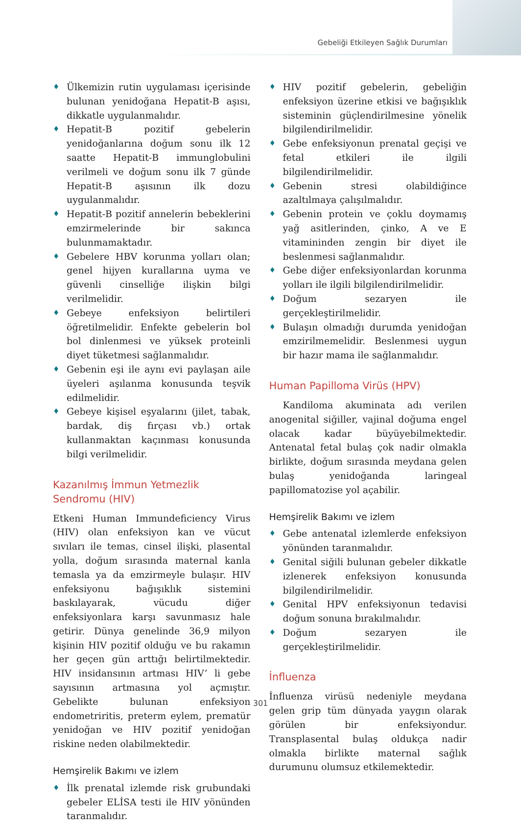Gebeliği Etkileyen Sağlık Durumları
♦ Ülkemizin rutin uygulaması içerisinde bulunan yenidoğana Hepatit-B aşısı, dikkatle uygulanmalıdır.
♦ Hepatit-B pozitif gebelerin yenidoğanlarına doğum sonu ilk 12 saatte Hepatit-B immunglobulini verilmeli ve doğum sonu ilk 7 günde Hepatit-B aşısının ilk dozu uygulanmalıdır.
♦ Hepatit-B pozitif annelerin bebeklerini emzirmelerinde bir sakınca bulunmamaktadır.
♦ Gebelere HBV korunma yolları olan; genel hijyen kurallarına uyma ve güvenli cinselliğe ilişkin bilgi verilmelidir.
♦ Gebeye enfeksiyon belirtileri öğretilmelidir. Enfekte gebelerin bol bol dinlenmesi ve yüksek proteinli diyet tüketmesi sağlanmalıdır.
♦ Gebenin eşi ile aynı evi paylaşan aile üyeleri aşılanma konusunda teşvik edilmelidir.
♦ Gebeye kişisel eşyalarını (jilet, tabak, bardak, diş fırçası vb.) ortak kullanmaktan kaçınması konusunda bilgi verilmelidir.
Kazanılmış İmmun Yetmezlik
Sendromu (HIV)
Etkeni Human Immundeficiency Virus (HIV) olan enfeksiyon kan ve vücut sıvıları ile temas, cinsel ilişki, plasental yolla, doğum sırasında maternal kanla temasla ya da emzirmeyle bulaşır. HIV enfeksiyonu bağışıklık sistemini baskılayarak, vücudu diğer enfeksiyonlara karşı savunmasız hale getirir. Dünya genelinde 36,9 milyon kişinin HIV pozitif olduğu ve bu rakamın her geçen gün arttığı belirtilmektedir. HIV insidansının artması HIV’ li gebe sayısının artmasına yol açmıştır. Gebelikte bulunan enfeksiyon endometriritis, preterm eylem, prematür yenidoğan ve HIV pozitif yenidoğan riskine neden olabilmektedir.
Hemşirelik Bakımı ve izlem
♦ İlk prenatal izlemde risk grubundaki gebeler ELİSA testi ile HIV yönünden taranmalıdır.
♦ HIV pozitif gebelerin, gebeliğin enfeksiyon üzerine etkisi ve bağışıklık sisteminin güçlendirilmesine yönelik bilgilendirilmelidir.
♦ Gebe enfeksiyonun prenatal geçişi ve fetal etkileri ile ilgili bilgilendirilmelidir.
♦ Gebenin stresi olabildiğince azaltılmaya çalışılmalıdır.
♦ Gebenin protein ve çoklu doymamış yağ asitlerinden, çinko, A ve E vitamininden zengin bir diyet ile beslenmesi sağlanmalıdır.
♦ Gebe diğer enfeksiyonlardan korunma yolları ile ilgili bilgilendirilmelidir.
♦ Doğum sezaryen ile gerçekleştirilmelidir.
♦ Bulaşın olmadığı durumda yenidoğan emzirilmemelidir. Beslenmesi uygun bir hazır mama ile sağlanmalıdır.
Human Papilloma Virüs (HPV)
Kandiloma akuminata adı verilen anogenital siğiller, vajinal doğuma engel olacak kadar büyüyebilmektedir. Antenatal fetal bulaş çok nadir olmakla birlikte, doğum sırasında meydana gelen bulaş yenidoğanda laringeal papillomatozise yol açabilir.
Hemşirelik Bakımı ve izlem
♦ Gebe antenatal izlemlerde enfeksiyon yönünden taranmalıdır.
♦ Genital siğili bulunan gebeler dikkatle izlenerek enfeksiyon konusunda bilgilendirilmelidir.
♦ Genital HPV enfeksiyonun tedavisi doğum sonuna bırakılmalıdır.
♦ Doğum sezaryen ile gerçekleştirilmelidir.
İnfluenza
İnfluenza virüsü nedeniyle meydana gelen grip tüm dünyada yaygın olarak görülen bir enfeksiyondur. Transplasental bulaş oldukça nadir olmakla birlikte maternal sağlık durumunu olumsuz etkilemektedir.
301